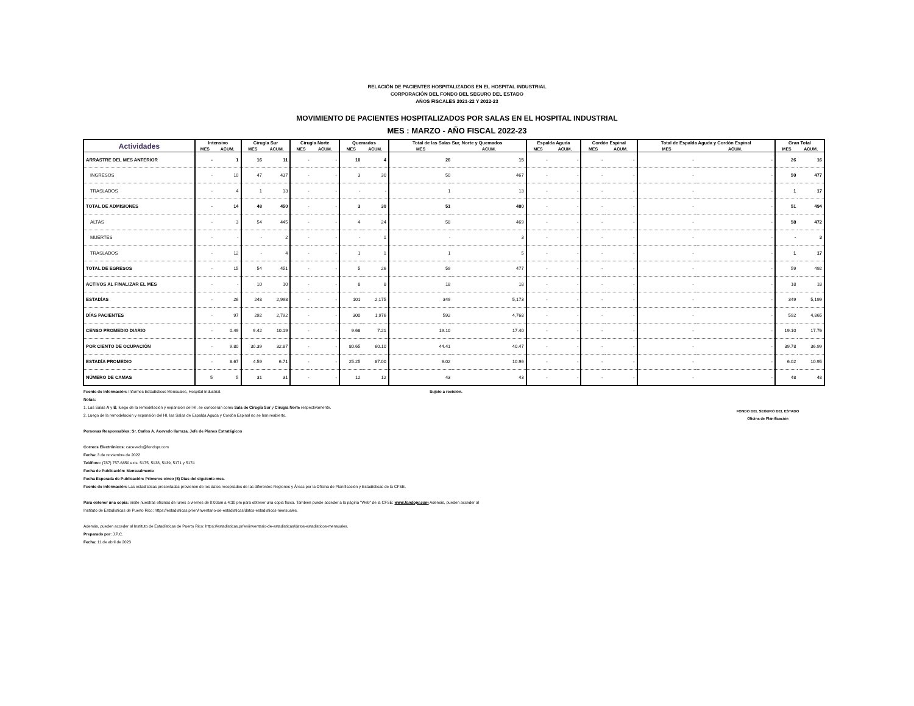RELACIÓN DE PACIENTES HOSPITALIZADOS EN EL HOSPITAL INDUSTRIAL
CORPORACIÓN DEL FONDO DEL SEGURO DEL ESTADO
AÑOS FISCALES 2021-22 Y 2022-23
MOVIMIENTO DE PACIENTES HOSPITALIZADOS POR SALAS EN EL HOSPITAL INDUSTRIAL
MES : MARZO - AÑO FISCAL 2022-23
| Actividades | Intensivo | | Cirugía Sur | | Cirugía Norte | | Quemados | | Total de las Salas Sur, Norte y Quemados | | Espalda Aguda | | Cordón Espinal | | Total de Espalda Aguda y Cordón Espinal | | Gran Total | |
| --- | --- | --- | --- | --- | --- | --- | --- | --- | --- | --- | --- | --- | --- | --- | --- | --- | --- | --- |
| | MES | ACUM. | MES | ACUM. | MES | ACUM. | MES | ACUM. | MES | ACUM. | MES | ACUM. | MES | ACUM. | MES | ACUM. | MES | ACUM. |
| ARRASTRE DEL MES ANTERIOR | - | 1 | 16 | 11 | - | - | 10 | 4 | 26 | 15 | - | - | - | - | - | - | 26 | 16 |
| INGRESOS | - | 10 | 47 | 437 | - | - | 3 | 30 | 50 | 467 | - | - | - | - | - | - | 50 | 477 |
| TRASLADOS | - | 4 | 1 | 13 | - | - | - | - | 1 | 13 | - | - | - | - | - | - | 1 | 17 |
| TOTAL DE ADMISIONES | - | 14 | 48 | 450 | - | - | 3 | 30 | 51 | 480 | - | - | - | - | - | - | 51 | 494 |
| ALTAS | - | 3 | 54 | 445 | - | - | 4 | 24 | 58 | 469 | - | - | - | - | - | - | 58 | 472 |
| MUERTES | - | - | - | 2 | - | - | - | 1 | - | 3 | - | - | - | - | - | - | - | 3 |
| TRASLADOS | - | 12 | - | 4 | - | - | 1 | 1 | 1 | 5 | - | - | - | - | - | - | 1 | 17 |
| TOTAL DE EGRESOS | - | 15 | 54 | 451 | - | - | 5 | 26 | 59 | 477 | - | - | - | - | - | - | 59 | 492 |
| ACTIVOS AL FINALIZAR EL MES | - | - | 10 | 10 | - | - | 8 | 8 | 18 | 18 | - | - | - | - | - | - | 18 | 18 |
| ESTADÍAS | - | 26 | 248 | 2,998 | - | - | 101 | 2,175 | 349 | 5,173 | - | - | - | - | - | - | 349 | 5,199 |
| DÍAS PACIENTES | - | 97 | 292 | 2,792 | - | - | 300 | 1,976 | 592 | 4,768 | - | - | - | - | - | - | 592 | 4,865 |
| CENSO PROMEDIO DIARIO | - | 0.49 | 9.42 | 10.19 | - | - | 9.68 | 7.21 | 19.10 | 17.40 | - | - | - | - | - | - | 19.10 | 17.76 |
| POR CIENTO DE OCUPACIÓN | - | 9.80 | 30.39 | 32.87 | - | - | 80.65 | 60.10 | 44.41 | 40.47 | - | - | - | - | - | - | 39.78 | 36.99 |
| ESTADÍA PROMEDIO | - | 8.67 | 4.59 | 6.71 | - | - | 25.25 | 87.00 | 6.02 | 10.96 | - | - | - | - | - | - | 6.02 | 10.95 |
| NÚMERO DE CAMAS | 5 | 5 | 31 | 31 | - | - | 12 | 12 | 43 | 43 | - | - | - | - | - | - | 48 | 48 |
Fuente de Información: Informes Estadísticos Mensuales, Hospital Industrial. Sujeto a revisión.
Notas:
1. Las Salas A y B, luego de la remodelación y expansión del HI, se conocerán como Sala de Cirugía Sur y Cirugía Norte respectivamente.
2. Luego de la remodelación y expansión del HI, las Salas de Espalda Aguda y Cordón Espinal no se han reabierto.
Personas Responsables: Sr. Carlos A. Acevedo Ilarraza, Jefe de Planes Estratégicos
Correos Electrónicos: cacevedo@fondopr.com
Fecha: 3 de noviembre de 2022
Teléfono: (787) 757-6850 exts. 5175, 5138, 5139, 5171 y 5174
Fecha de Publicación: Mensualmente
Fecha Esperada de Publicación: Primeros cinco (5) Días del siguiente mes.
Fuente de información: Las estadísticas presentadas provienen de los datos recopilados de las diferentes Regiones y Áreas por la Oficina de Planificación y Estadísticas de la CFSE.
Para obtener una copia: Visite nuestras oficinas de lunes a viernes de 8:00am a 4:30 pm para obtener una copia física. También puede acceder a la página "Web" de la CFSE: www.fondopr.com Además, pueden acceder al
Instituto de Estadísticas de Puerto Rico: https://estadisticas.pr/en/inventario-de-estadisticas/datos-estadisticos-mensuales.
Además, pueden acceder al Instituto de Estadísticas de Puerto Rico: https://estadisticas.pr/en/inventario-de-estadisticas/datos-estadisticos-mensuales.
Preparado por: J.P.C.
Fecha: 11 de abril de 2023
FONDO DEL SEGURO DEL ESTADO
Oficina de Planificación